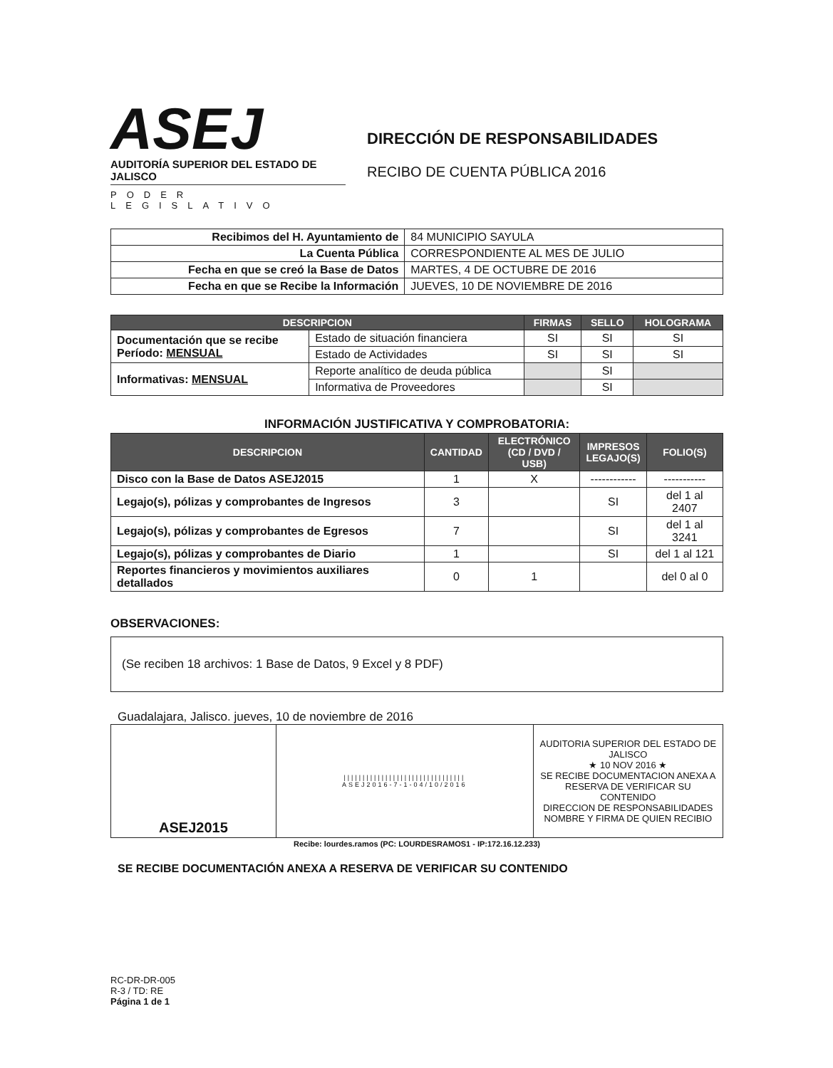ASEJ
AUDITORÍA SUPERIOR DEL ESTADO DE JALISCO
PODER LEGISLATIVO
DIRECCIÓN DE RESPONSABILIDADES
RECIBO DE CUENTA PÚBLICA 2016
| Recibimos del H. Ayuntamiento de | 84 MUNICIPIO SAYULA |
| La Cuenta Pública | CORRESPONDIENTE AL MES DE JULIO |
| Fecha en que se creó la Base de Datos | MARTES, 4 DE OCTUBRE DE 2016 |
| Fecha en que se Recibe la Información | JUEVES, 10 DE NOVIEMBRE DE 2016 |
| DESCRIPCION | | FIRMAS | SELLO | HOLOGRAMA |
| --- | --- | --- | --- | --- |
| Documentación que se recibe Período: MENSUAL | Estado de situación financiera | SI | SI | SI |
| | Estado de Actividades | SI | SI | SI |
| Informativas: MENSUAL | Reporte analítico de deuda pública | | SI | |
| | Informativa de Proveedores | | SI | |
INFORMACIÓN JUSTIFICATIVA Y COMPROBATORIA:
| DESCRIPCION | CANTIDAD | ELECTRÓNICO (CD / DVD / USB) | IMPRESOS LEGAJO(S) | FOLIO(S) |
| --- | --- | --- | --- | --- |
| Disco con la Base de Datos ASEJ2015 | 1 | X | ------------ | ----------- |
| Legajo(s), pólizas y comprobantes de Ingresos | 3 | | SI | del 1 al 2407 |
| Legajo(s), pólizas y comprobantes de Egresos | 7 | | SI | del 1 al 3241 |
| Legajo(s), pólizas y comprobantes de Diario | 1 | | SI | del 1 al 121 |
| Reportes financieros y movimientos auxiliares detallados | 0 | 1 | | del 0 al 0 |
OBSERVACIONES:
(Se reciben 18 archivos: 1 Base de Datos, 9 Excel y 8 PDF)
Guadalajara, Jalisco. jueves, 10 de noviembre de 2016
| ASEJ2015 | //////////////////////////////// ASEJ2016-7-1-04/10/2016 | AUDITORIA SUPERIOR DEL ESTADO DE JALISCO ★ 10 NOV 2016 ★ SE RECIBE DOCUMENTACION ANEXA A RESERVA DE VERIFICAR SU CONTENIDO DIRECCION DE RESPONSABILIDADES NOMBRE Y FIRMA DE QUIEN RECIBIO |
Recibe: lourdes.ramos (PC: LOURDESRAMOS1 - IP:172.16.12.233)
SE RECIBE DOCUMENTACIÓN ANEXA A RESERVA DE VERIFICAR SU CONTENIDO
RC-DR-DR-005
R-3 / TD: RE
Página 1 de 1